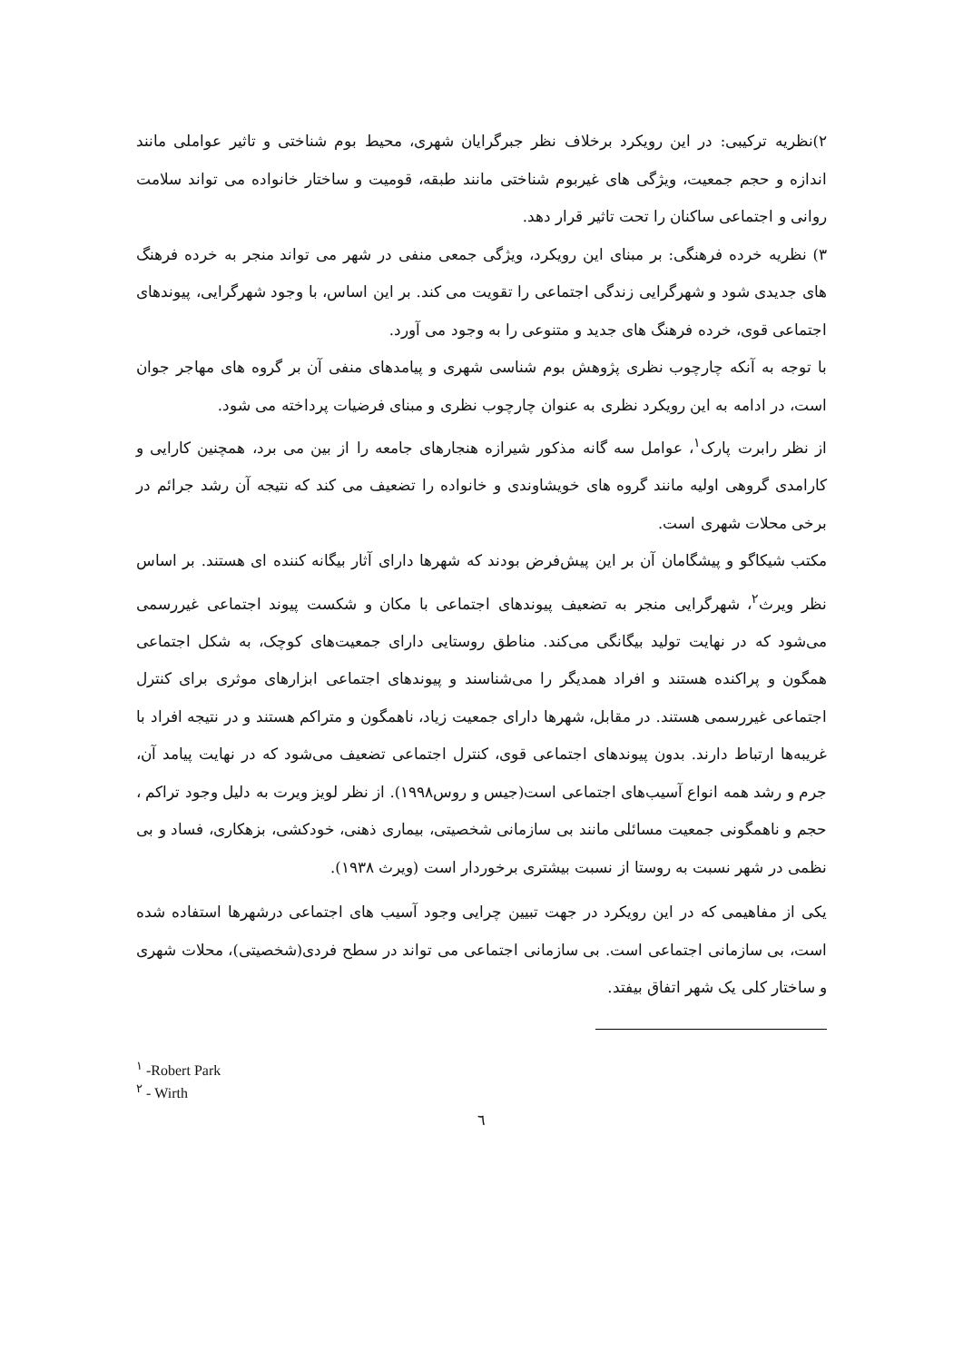۲)نظریه ترکیبی: در این رویکرد برخلاف نظر جبرگرایان شهری، محیط بوم شناختی و تاثیر عواملی مانند اندازه و حجم جمعیت، ویژگی های غیربوم شناختی مانند طبقه، قومیت و ساختار خانواده می تواند سلامت روانی و اجتماعی ساکنان را تحت تاثیر قرار دهد.
۳) نظریه خرده فرهنگی: بر مبنای این رویکرد، ویژگی جمعی منفی در شهر می تواند منجر به خرده فرهنگ های جدیدی شود و شهرگرایی زندگی اجتماعی را تقویت می کند. بر این اساس، با وجود شهرگرایی، پیوندهای اجتماعی قوی، خرده فرهنگ های جدید و متنوعی را به وجود می آورد.
با توجه به آنکه چارچوب نظری پژوهش بوم شناسی شهری و پیامدهای منفی آن بر گروه های مهاجر جوان است، در ادامه به این رویکرد نظری به عنوان چارچوب نظری و مبنای فرضیات پرداخته می شود.
از نظر رابرت پارک<sup>۱</sup>، عوامل سه گانه مذکور شیرازه هنجارهای جامعه را از بین می برد، همچنین کارایی و کارامدی گروهی اولیه مانند گروه های خویشاوندی و خانواده را تضعیف می کند که نتیجه آن رشد جرائم در برخی محلات شهری است.
مکتب شیکاگو و پیشگامان آن بر این پیش‌فرض بودند که شهرها دارای آثار بیگانه کننده ای هستند. بر اساس نظر ویرث<sup>۲</sup>، شهرگرایی منجر به تضعیف پیوندهای اجتماعی با مکان و شکست پیوند اجتماعی غیررسمی می‌شود که در نهایت تولید بیگانگی می‌کند. مناطق روستایی دارای جمعیت‌های کوچک، به شکل اجتماعی همگون و پراکنده هستند و افراد همدیگر را می‌شناسند و پیوندهای اجتماعی ابزارهای موثری برای کنترل اجتماعی غیررسمی هستند. در مقابل، شهرها دارای جمعیت زیاد، ناهمگون و متراکم هستند و در نتیجه افراد با غریبه‌ها ارتباط دارند. بدون پیوندهای اجتماعی قوی، کنترل اجتماعی تضعیف می‌شود که در نهایت پیامد آن، جرم و رشد همه انواع آسیب‌های اجتماعی است(جیس و روس۱۹۹۸). از نظر لویز ویرت به دلیل وجود تراکم ، حجم و ناهمگونی جمعیت مسائلی مانند بی سازمانی شخصیتی، بیماری ذهنی، خودکشی، بزهکاری، فساد و بی نظمی در شهر نسبت به روستا از نسبت بیشتری برخوردار است (ویرث ۱۹۳۸).
یکی از مفاهیمی که در این رویکرد در جهت تبیین چرایی وجود آسیب های اجتماعی درشهرها استفاده شده است، بی سازمانی اجتماعی است. بی سازمانی اجتماعی می تواند در سطح فردی(شخصیتی)، محلات شهری و ساختار کلی یک شهر اتفاق بیفتد.
<sup>۱</sup> -Robert Park
<sup>۲</sup> - Wirth
٦